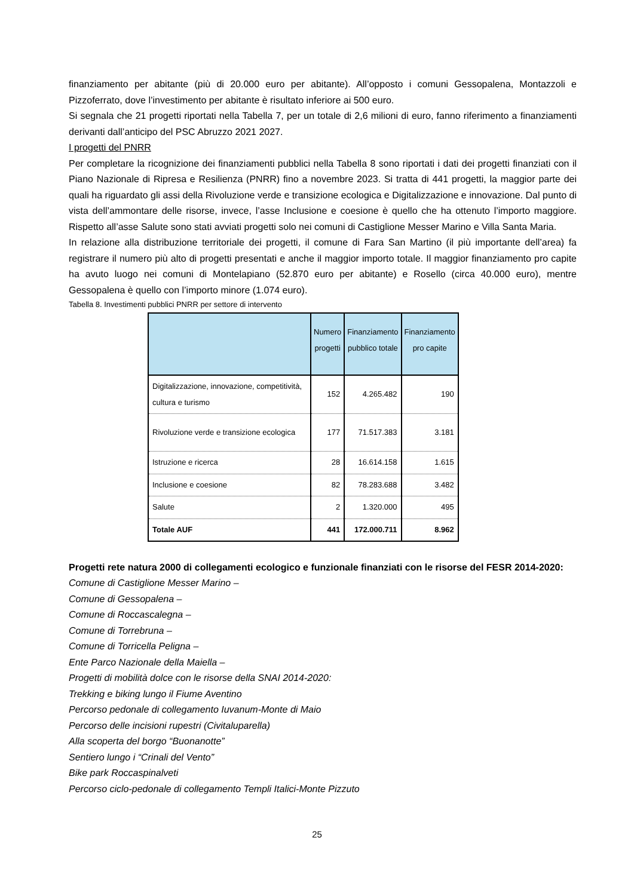finanziamento per abitante (più di 20.000 euro per abitante). All’opposto i comuni Gessopalena, Montazzoli e Pizzoferrato, dove l’investimento per abitante è risultato inferiore ai 500 euro.
Si segnala che 21 progetti riportati nella Tabella 7, per un totale di 2,6 milioni di euro, fanno riferimento a finanziamenti derivanti dall’anticipo del PSC Abruzzo 2021 2027.
I progetti del PNRR
Per completare la ricognizione dei finanziamenti pubblici nella Tabella 8 sono riportati i dati dei progetti finanziati con il Piano Nazionale di Ripresa e Resilienza (PNRR) fino a novembre 2023. Si tratta di 441 progetti, la maggior parte dei quali ha riguardato gli assi della Rivoluzione verde e transizione ecologica e Digitalizzazione e innovazione. Dal punto di vista dell’ammontare delle risorse, invece, l’asse Inclusione e coesione è quello che ha ottenuto l’importo maggiore. Rispetto all’asse Salute sono stati avviati progetti solo nei comuni di Castiglione Messer Marino e Villa Santa Maria.
In relazione alla distribuzione territoriale dei progetti, il comune di Fara San Martino (il più importante dell’area) fa registrare il numero più alto di progetti presentati e anche il maggior importo totale. Il maggior finanziamento pro capite ha avuto luogo nei comuni di Montelapiano (52.870 euro per abitante) e Rosello (circa 40.000 euro), mentre Gessopalena è quello con l’importo minore (1.074 euro).
Tabella 8. Investimenti pubblici PNRR per settore di intervento
| | Numero progetti | Finanziamento pubblico totale | Finanziamento pro capite |
| --- | --- | --- | --- |
| Digitalizzazione, innovazione, competitività, cultura e turismo | 152 | 4.265.482 | 190 |
| Rivoluzione verde e transizione ecologica | 177 | 71.517.383 | 3.181 |
| Istruzione e ricerca | 28 | 16.614.158 | 1.615 |
| Inclusione e coesione | 82 | 78.283.688 | 3.482 |
| Salute | 2 | 1.320.000 | 495 |
| Totale AUF | 441 | 172.000.711 | 8.962 |
Progetti rete natura 2000 di collegamenti ecologico e funzionale finanziati con le risorse del FESR 2014-2020:
Comune di Castiglione Messer Marino –
Comune di Gessopalena –
Comune di Roccascalegna –
Comune di Torrebruna –
Comune di Torricella Peligna –
Ente Parco Nazionale della Maiella –
Progetti di mobilità dolce con le risorse della SNAI 2014-2020:
Trekking e biking lungo il Fiume Aventino
Percorso pedonale di collegamento Iuvanum-Monte di Maio
Percorso delle incisioni rupestri (Civitaluparella)
Alla scoperta del borgo “Buonanotte”
Sentiero lungo i “Crinali del Vento”
Bike park Roccaspinalveti
Percorso ciclo-pedonale di collegamento Templi Italici-Monte Pizzuto
25